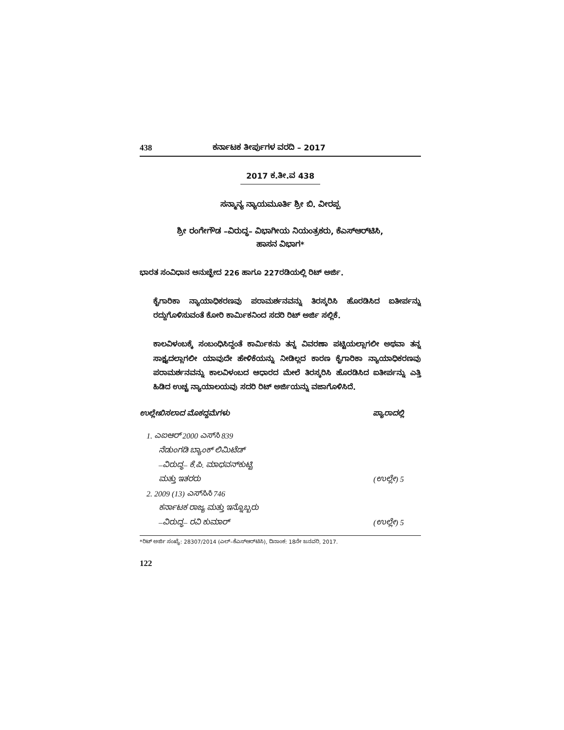438 ಕರ್ನಾಟಕ ತೀರ್ಪುಗಳ ವರದಿ – 2017
2017 ಕ.ತೀ.ವ 438
ಸನ್ಮಾನ್ಯ ನ್ಯಾಯಮೂರ್ತಿ ಶ್ರೀ ಬಿ. ವೀರಪ್ಪ
ಶ್ರೀ ರಂಗೇಗೌಡ –ವಿರುದ್ಧ– ವಿಭಾಗೀಯ ನಿಯಂತ್ರಕರು, ಕೆಎಸ್‌ಆರ್‌ಟಿಸಿ,
ಹಾಸನ ವಿಭಾಗ*
ಭಾರತ ಸಂವಿಧಾನ ಅನುಚ್ಛೇದ 226 ಹಾಗೂ 227ರಡಿಯಲ್ಲಿ ರಿಟ್ ಅರ್ಜಿ.
ಕೈಗಾರಿಕಾ ನ್ಯಾಯಾಧಿಕರಣವು ಪರಾಮರ್ಶನವನ್ನು ತಿರಸ್ಕರಿಸಿ ಹೊರಡಿಸಿದ ಐತೀರ್ಪನ್ನು ರದ್ದುಗೊಳಿಸುವಂತೆ ಕೋರಿ ಕಾರ್ಮಿಕನಿಂದ ಸದರಿ ರಿಟ್ ಅರ್ಜಿ ಸಲ್ಲಿಕೆ.
ಕಾಲವಿಳಂಬಕ್ಕೆ ಸಂಬಂಧಿಸಿದ್ದಂತೆ ಕಾರ್ಮಿಕನು ತನ್ನ ವಿವರಣಾ ಪಟ್ಟಿಯಲ್ಲಾಗಲೀ ಅಥವಾ ತನ್ನ ಸಾಕ್ಷ್ಯದಲ್ಲಾಗಲೀ ಯಾವುದೇ ಹೇಳಿಕೆಯನ್ನು ನೀಡಿಲ್ಲದ ಕಾರಣ ಕೈಗಾರಿಕಾ ನ್ಯಾಯಾಧಿಕರಣವು ಪರಾಮರ್ಶನವನ್ನು ಕಾಲವಿಳಂಬದ ಆಧಾರದ ಮೇಲೆ ತಿರಸ್ಕರಿಸಿ ಹೊರಡಿಸಿದ ಐತೀರ್ಪನ್ನು ಎತ್ತಿ ಹಿಡಿದ ಉಚ್ಚ ನ್ಯಾಯಾಲಯವು ಸದರಿ ರಿಟ್ ಅರ್ಜಿಯನ್ನು ವಜಾಗೊಳಿಸಿದೆ.
ಉಲ್ಲೇಖಿಸಲಾದ ಮೊಕದ್ದಮೆಗಳು ಪ್ಯಾರಾದಲ್ಲಿ
1. ಎಐಆರ್ 2000 ಎಸ್‌ಸಿ 839
ನೆಡುಂಗಡಿ ಬ್ಯಾಂಕ್ ಲಿಮಿಟೆಡ್
–ವಿರುದ್ಧ– ಕೆ.ಪಿ. ಮಾಧವನ್‌ಕುಟ್ಟಿ
ಮತ್ತು ಇತರರು (ಉಲ್ಲೇ) 5
2. 2009 (13) ಎಸ್‌ಸಿಸಿ 746
ಕರ್ನಾಟಕ ರಾಜ್ಯ ಮತ್ತು ಇನ್ನೊಬ್ಬರು
–ವಿರುದ್ಧ– ರವಿ ಕುಮಾರ್ (ಉಲ್ಲೇ) 5
*ರಿಟ್ ಅರ್ಜಿ ಸಂಖ್ಯೆ: 28307/2014 (ಎಲ್–ಕೆಎಸ್‌ಆರ್‌ಟಿಸಿ), ದಿನಾಂಕ: 18ನೇ ಜನವರಿ, 2017.
122